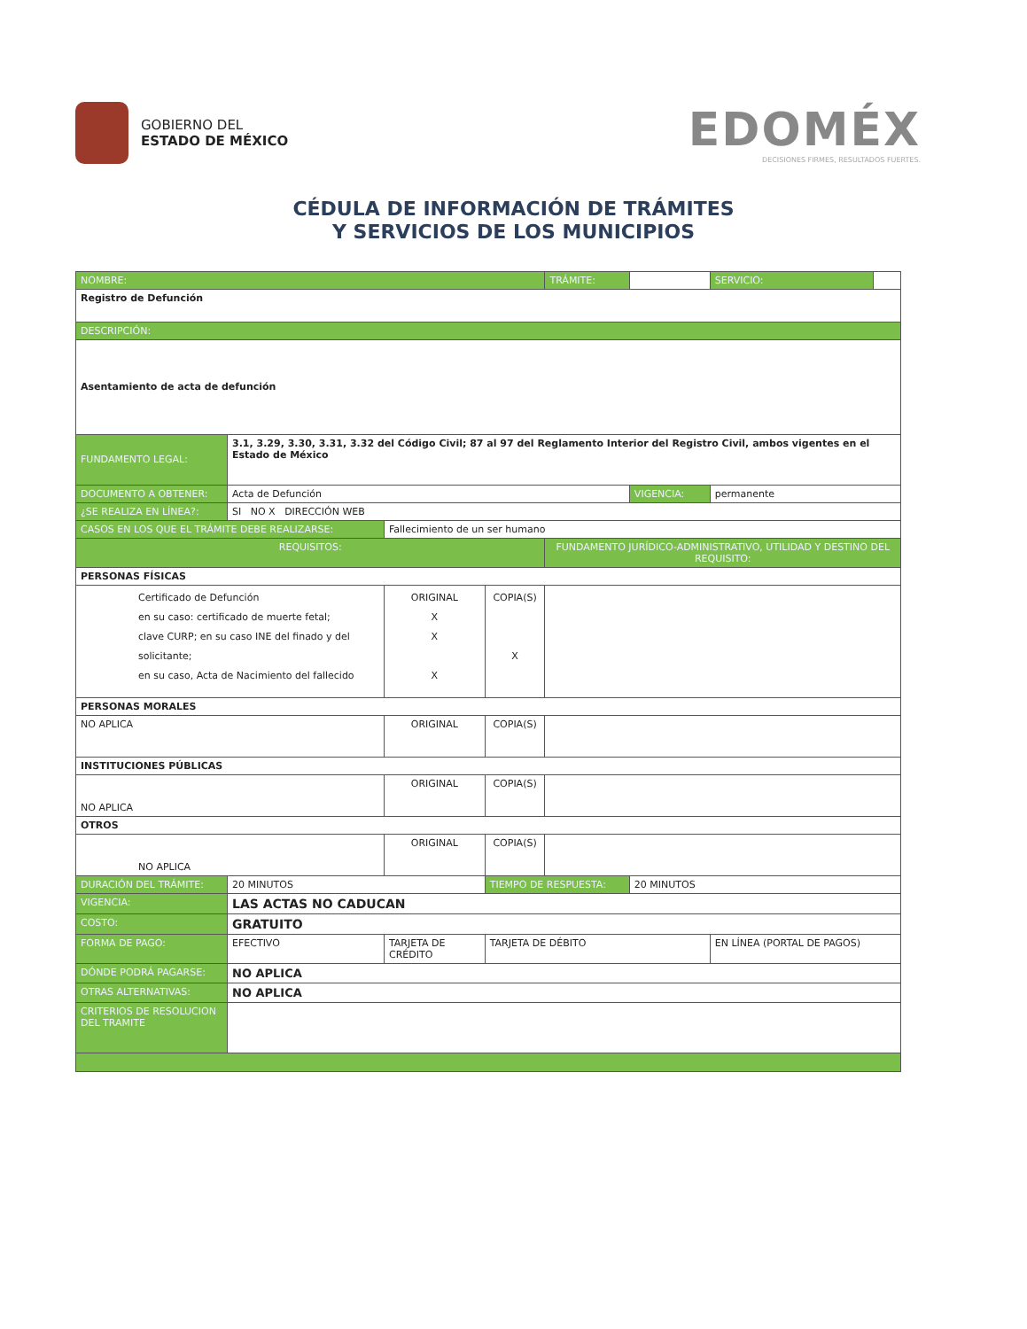GOBIERNO DEL
ESTADO DE MÉXICO
EDOMÉX
DECISIONES FIRMES, RESULTADOS FUERTES.
CÉDULA DE INFORMACIÓN DE TRÁMITES
Y SERVICIOS DE LOS MUNICIPIOS
| NOMBRE: | | | | | | TRÁMITE: | | SERVICIO: | |
| Registro de Defunción | | | | | | | | | |
| DESCRIPCIÓN: | | | | | | | | | |
| Asentamiento de acta de defunción | | | | | | | | | |
| FUNDAMENTO LEGAL: | 3.1, 3.29, 3.30, 3.31, 3.32 del Código Civil; 87 al 97 del Reglamento Interior del Registro Civil, ambos vigentes en el Estado de México | | | | | | | | |
| DOCUMENTO A OBTENER: | Acta de Defunción | | | | | | VIGENCIA: | permanente | |
| ¿SE REALIZA EN LÍNEA?: | SI NO X DIRECCIÓN WEB | | | | | | | | |
| CASOS EN LOS QUE EL TRÁMITE DEBE REALIZARSE: | | Fallecimiento de un ser humano | | | | | | | |
| REQUISITOS: | | | | | | FUNDAMENTO JURÍDICO-ADMINISTRATIVO, UTILIDAD Y DESTINO DEL REQUISITO: | | | |
| PERSONAS FÍSICAS | | | | | | | | | |
| Certificado de Defunción en su caso: certificado de muerte fetal; clave CURP; en su caso INE del finado y del solicitante; en su caso, Acta de Nacimiento del fallecido | | | | ORIGINAL X X X | COPIA(S) X | | | | |
| PERSONAS MORALES | | | | | | | | | |
| NO APLICA | | | | ORIGINAL | COPIA(S) | | | | |
| INSTITUCIONES PÚBLICAS | | | | | | | | | |
| NO APLICA | | | | ORIGINAL | COPIA(S) | | | | |
| OTROS | | | | | | | | | |
| NO APLICA | | | | ORIGINAL | COPIA(S) | | | | |
| DURACIÓN DEL TRÁMITE: | 20 MINUTOS | | | | TIEMPO DE RESPUESTA: | | 20 MINUTOS | | |
| VIGENCIA: | LAS ACTAS NO CADUCAN | | | | | | | | |
| COSTO: | GRATUITO | | | | | | | | |
| FORMA DE PAGO: | EFECTIVO | | TARJETA DE CRÉDITO | | TARJETA DE DÉBITO | | | EN LÍNEA (PORTAL DE PAGOS) | |
| DÓNDE PODRÁ PAGARSE: | NO APLICA | | | | | | | | |
| OTRAS ALTERNATIVAS: | NO APLICA | | | | | | | | |
| CRITERIOS DE RESOLUCION DEL TRAMITE | | | | | | | | | |